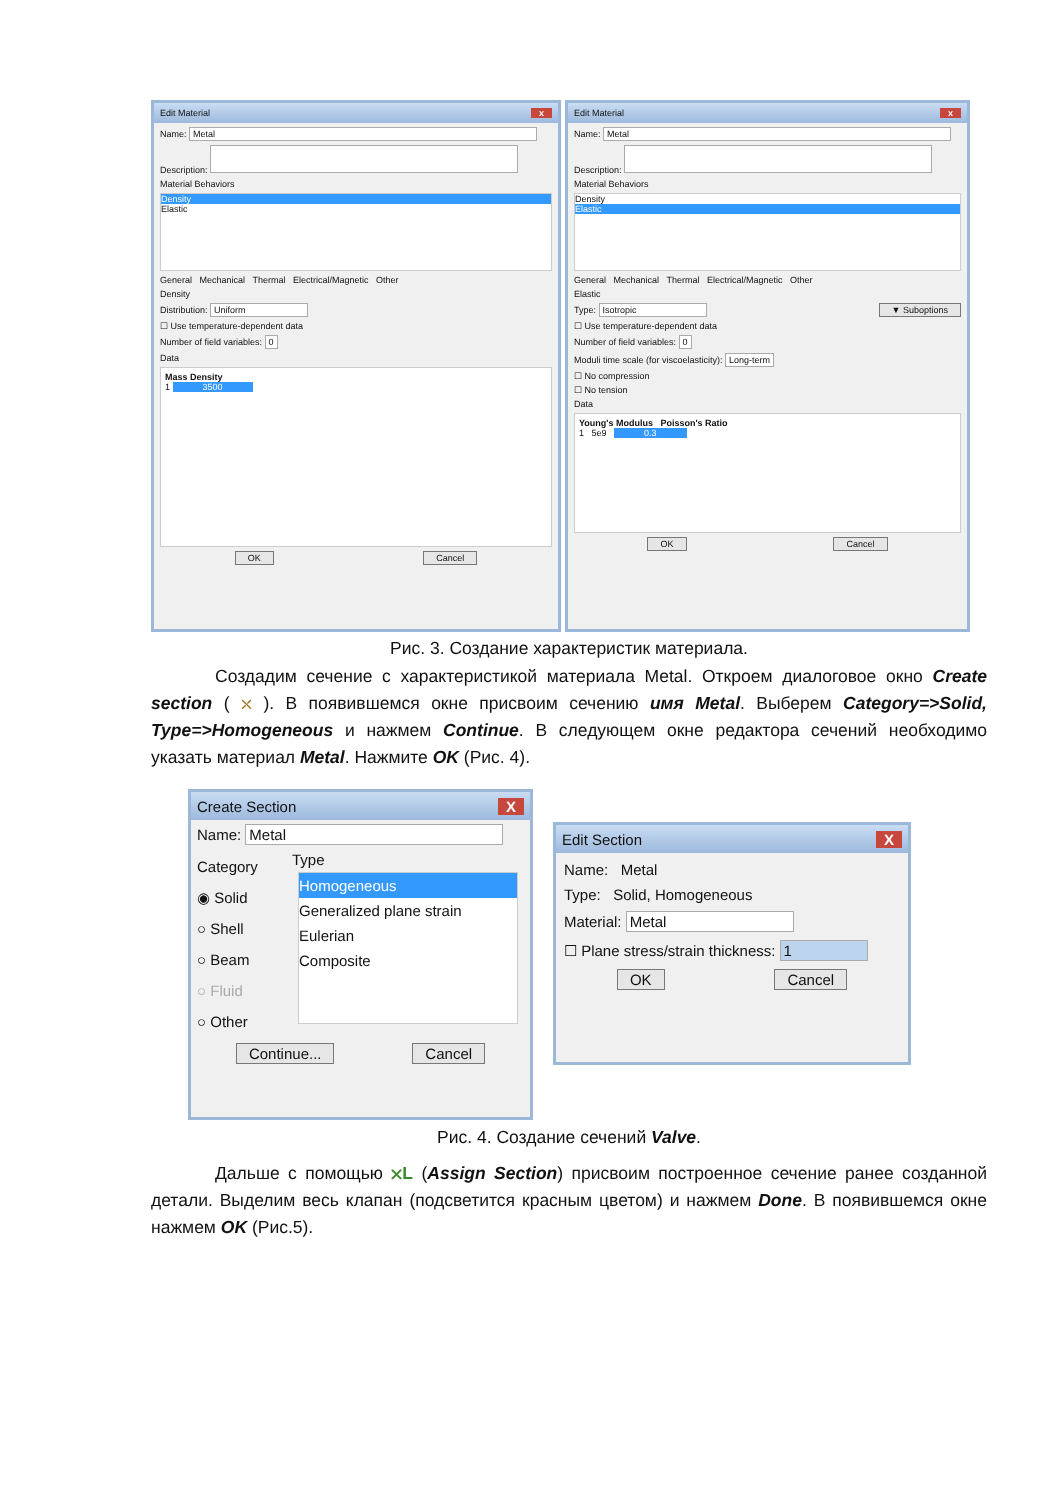Edit Material x
Name: Metal
Description:
Material Behaviors
Density
Elastic
General Mechanical Thermal Electrical/Magnetic Other
Density
Distribution: Uniform
☐ Use temperature-dependent data
Number of field variables: 0
Data
Mass Density
1 3500
OK Cancel
Edit Material x
Name: Metal
Description:
Material Behaviors
Density
Elastic
General Mechanical Thermal Electrical/Magnetic Other
Elastic
Type: Isotropic ▼ Suboptions
☐ Use temperature-dependent data
Number of field variables: 0
Moduli time scale (for viscoelasticity): Long-term
☐ No compression
☐ No tension
Data
Young's Modulus Poisson's Ratio
1 5e9 0.3
OK Cancel
Рис. 3. Создание характеристик материала.
Создадим сечение с характеристикой материала Metal. Откроем диалоговое окно Create section ( ⛌ ). В появившемся окне присвоим сечению имя Metal. Выберем Category=>Solid, Type=>Homogeneous и нажмем Continue. В следующем окне редактора сечений необходимо указать материал Metal. Нажмите OK (Рис. 4).
Create Section X
Name: Metal
Category
◉ Solid
○ Shell
○ Beam
○ Fluid
○ Other
Type
Homogeneous
Generalized plane strain
Eulerian
Composite
Continue... Cancel
Edit Section X
Name: Metal
Type: Solid, Homogeneous
Material: Metal
☐ Plane stress/strain thickness: 1
OK Cancel
Рис. 4. Создание сечений Valve.
Дальше с помощью ⛌L (Assign Section) присвоим построенное сечение ранее созданной детали. Выделим весь клапан (подсветится красным цветом) и нажмем Done. В появившемся окне нажмем OK (Рис.5).